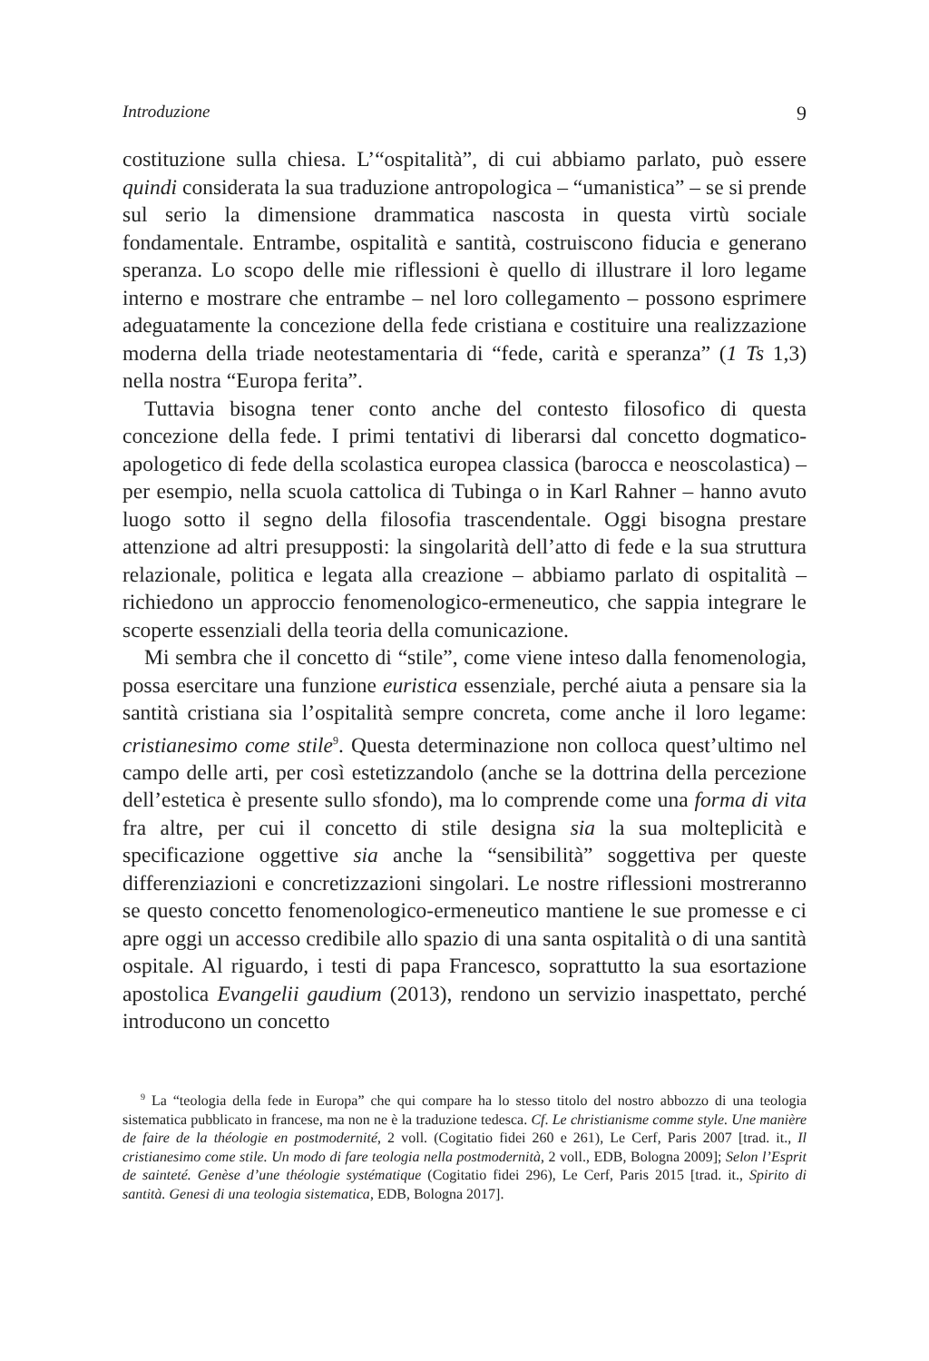Introduzione 9
costituzione sulla chiesa. L’“ospitalità”, di cui abbiamo parlato, può essere quindi considerata la sua traduzione antropologica – “umanistica” – se si prende sul serio la dimensione drammatica nascosta in questa virtù sociale fondamentale. Entrambe, ospitalità e santità, costruiscono fiducia e generano speranza. Lo scopo delle mie riflessioni è quello di illustrare il loro legame interno e mostrare che entrambe – nel loro collegamento – possono esprimere adeguatamente la concezione della fede cristiana e costituire una realizzazione moderna della triade neotestamentaria di “fede, carità e speranza” (1 Ts 1,3) nella nostra “Europa ferita”.
Tuttavia bisogna tener conto anche del contesto filosofico di questa concezione della fede. I primi tentativi di liberarsi dal concetto dogmatico-apologetico di fede della scolastica europea classica (barocca e neoscolastica) – per esempio, nella scuola cattolica di Tubinga o in Karl Rahner – hanno avuto luogo sotto il segno della filosofia trascendentale. Oggi bisogna prestare attenzione ad altri presupposti: la singolarità dell’atto di fede e la sua struttura relazionale, politica e legata alla creazione – abbiamo parlato di ospitalità – richiedono un approccio fenomenologico-ermeneutico, che sappia integrare le scoperte essenziali della teoria della comunicazione.
Mi sembra che il concetto di “stile”, come viene inteso dalla fenomenologia, possa esercitare una funzione euristica essenziale, perché aiuta a pensare sia la santità cristiana sia l’ospitalità sempre concreta, come anche il loro legame: cristianesimo come stile<sup>9</sup>. Questa determinazione non colloca quest’ultimo nel campo delle arti, per così estetizzandolo (anche se la dottrina della percezione dell’estetica è presente sullo sfondo), ma lo comprende come una forma di vita fra altre, per cui il concetto di stile designa sia la sua molteplicità e specificazione oggettive sia anche la “sensibilità” soggettiva per queste differenziazioni e concretizzazioni singolari. Le nostre riflessioni mostreranno se questo concetto fenomenologico-ermeneutico mantiene le sue promesse e ci apre oggi un accesso credibile allo spazio di una santa ospitalità o di una santità ospitale. Al riguardo, i testi di papa Francesco, soprattutto la sua esortazione apostolica Evangelii gaudium (2013), rendono un servizio inaspettato, perché introducono un concetto
<sup>9</sup> La “teologia della fede in Europa” che qui compare ha lo stesso titolo del nostro abbozzo di una teologia sistematica pubblicato in francese, ma non ne è la traduzione tedesca. Cf. Le christianisme comme style. Une manière de faire de la théologie en postmodernité, 2 voll. (Cogitatio fidei 260 e 261), Le Cerf, Paris 2007 [trad. it., Il cristianesimo come stile. Un modo di fare teologia nella postmodernità, 2 voll., EDB, Bologna 2009]; Selon l’Esprit de sainteté. Genèse d’une théologie systématique (Cogitatio fidei 296), Le Cerf, Paris 2015 [trad. it., Spirito di santità. Genesi di una teologia sistematica, EDB, Bologna 2017].